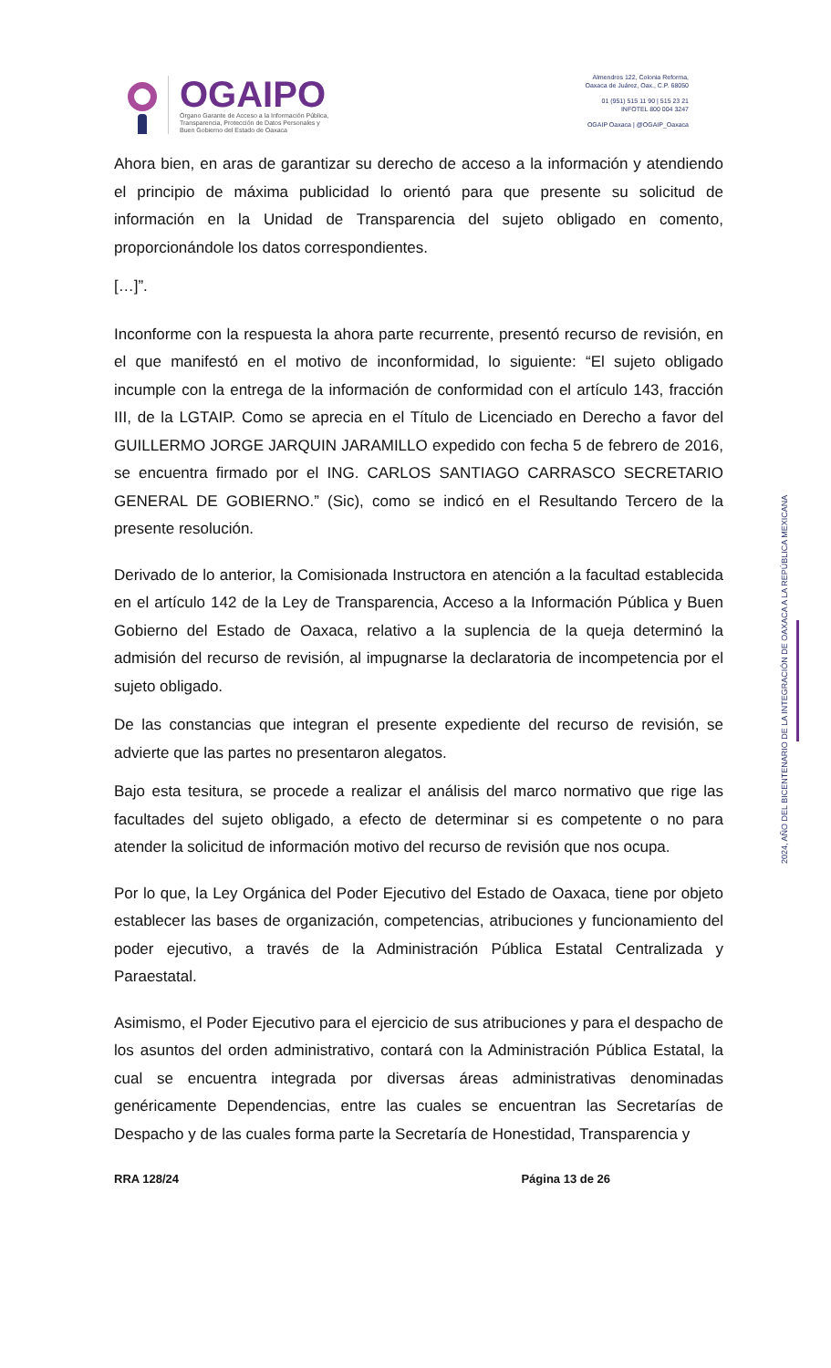OGAIPO
Órgano Garante de Acceso a la Información Pública,
Transparencia, Protección de Datos Personales y
Buen Gobierno del Estado de Oaxaca
Almendros 122, Colonia Reforma,
Oaxaca de Juárez, Oax., C.P. 68050
01 (951) 515 11 90 | 515 23 21
INFOTEL 800 004 3247
OGAIP Oaxaca | @OGAIP_Oaxaca
Ahora bien, en aras de garantizar su derecho de acceso a la información y atendiendo el principio de máxima publicidad lo orientó para que presente su solicitud de información en la Unidad de Transparencia del sujeto obligado en comento, proporcionándole los datos correspondientes.
[…]”.
Inconforme con la respuesta la ahora parte recurrente, presentó recurso de revisión, en el que manifestó en el motivo de inconformidad, lo siguiente: “El sujeto obligado incumple con la entrega de la información de conformidad con el artículo 143, fracción III, de la LGTAIP. Como se aprecia en el Título de Licenciado en Derecho a favor del GUILLERMO JORGE JARQUIN JARAMILLO expedido con fecha 5 de febrero de 2016, se encuentra firmado por el ING. CARLOS SANTIAGO CARRASCO SECRETARIO GENERAL DE GOBIERNO.” (Sic), como se indicó en el Resultando Tercero de la presente resolución.
Derivado de lo anterior, la Comisionada Instructora en atención a la facultad establecida en el artículo 142 de la Ley de Transparencia, Acceso a la Información Pública y Buen Gobierno del Estado de Oaxaca, relativo a la suplencia de la queja determinó la admisión del recurso de revisión, al impugnarse la declaratoria de incompetencia por el sujeto obligado.
De las constancias que integran el presente expediente del recurso de revisión, se advierte que las partes no presentaron alegatos.
Bajo esta tesitura, se procede a realizar el análisis del marco normativo que rige las facultades del sujeto obligado, a efecto de determinar si es competente o no para atender la solicitud de información motivo del recurso de revisión que nos ocupa.
Por lo que, la Ley Orgánica del Poder Ejecutivo del Estado de Oaxaca, tiene por objeto establecer las bases de organización, competencias, atribuciones y funcionamiento del poder ejecutivo, a través de la Administración Pública Estatal Centralizada y Paraestatal.
Asimismo, el Poder Ejecutivo para el ejercicio de sus atribuciones y para el despacho de los asuntos del orden administrativo, contará con la Administración Pública Estatal, la cual se encuentra integrada por diversas áreas administrativas denominadas genéricamente Dependencias, entre las cuales se encuentran las Secretarías de Despacho y de las cuales forma parte la Secretaría de Honestidad, Transparencia y
RRA 128/24 Página 13 de 26
2024, AÑO DEL BICENTENARIO DE LA INTEGRACIÓN DE OAXACA A LA REPÚBLICA MEXICANA